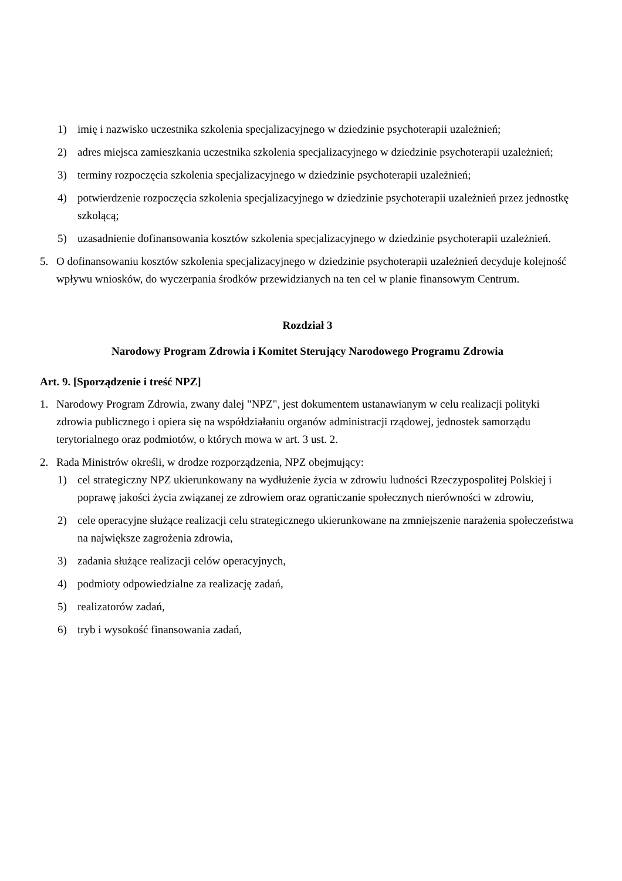1) imię i nazwisko uczestnika szkolenia specjalizacyjnego w dziedzinie psychoterapii uzależnień;
2) adres miejsca zamieszkania uczestnika szkolenia specjalizacyjnego w dziedzinie psychoterapii uzależnień;
3) terminy rozpoczęcia szkolenia specjalizacyjnego w dziedzinie psychoterapii uzależnień;
4) potwierdzenie rozpoczęcia szkolenia specjalizacyjnego w dziedzinie psychoterapii uzależnień przez jednostkę szkolącą;
5) uzasadnienie dofinansowania kosztów szkolenia specjalizacyjnego w dziedzinie psychoterapii uzależnień.
5. O dofinansowaniu kosztów szkolenia specjalizacyjnego w dziedzinie psychoterapii uzależnień decyduje kolejność wpływu wniosków, do wyczerpania środków przewidzianych na ten cel w planie finansowym Centrum.
Rozdział 3
Narodowy Program Zdrowia i Komitet Sterujący Narodowego Programu Zdrowia
Art. 9. [Sporządzenie i treść NPZ]
1. Narodowy Program Zdrowia, zwany dalej "NPZ", jest dokumentem ustanawianym w celu realizacji polityki zdrowia publicznego i opiera się na współdziałaniu organów administracji rządowej, jednostek samorządu terytorialnego oraz podmiotów, o których mowa w art. 3 ust. 2.
2. Rada Ministrów określi, w drodze rozporządzenia, NPZ obejmujący:
1) cel strategiczny NPZ ukierunkowany na wydłużenie życia w zdrowiu ludności Rzeczypospolitej Polskiej i poprawę jakości życia związanej ze zdrowiem oraz ograniczanie społecznych nierówności w zdrowiu,
2) cele operacyjne służące realizacji celu strategicznego ukierunkowane na zmniejszenie narażenia społeczeństwa na największe zagrożenia zdrowia,
3) zadania służące realizacji celów operacyjnych,
4) podmioty odpowiedzialne za realizację zadań,
5) realizatorów zadań,
6) tryb i wysokość finansowania zadań,